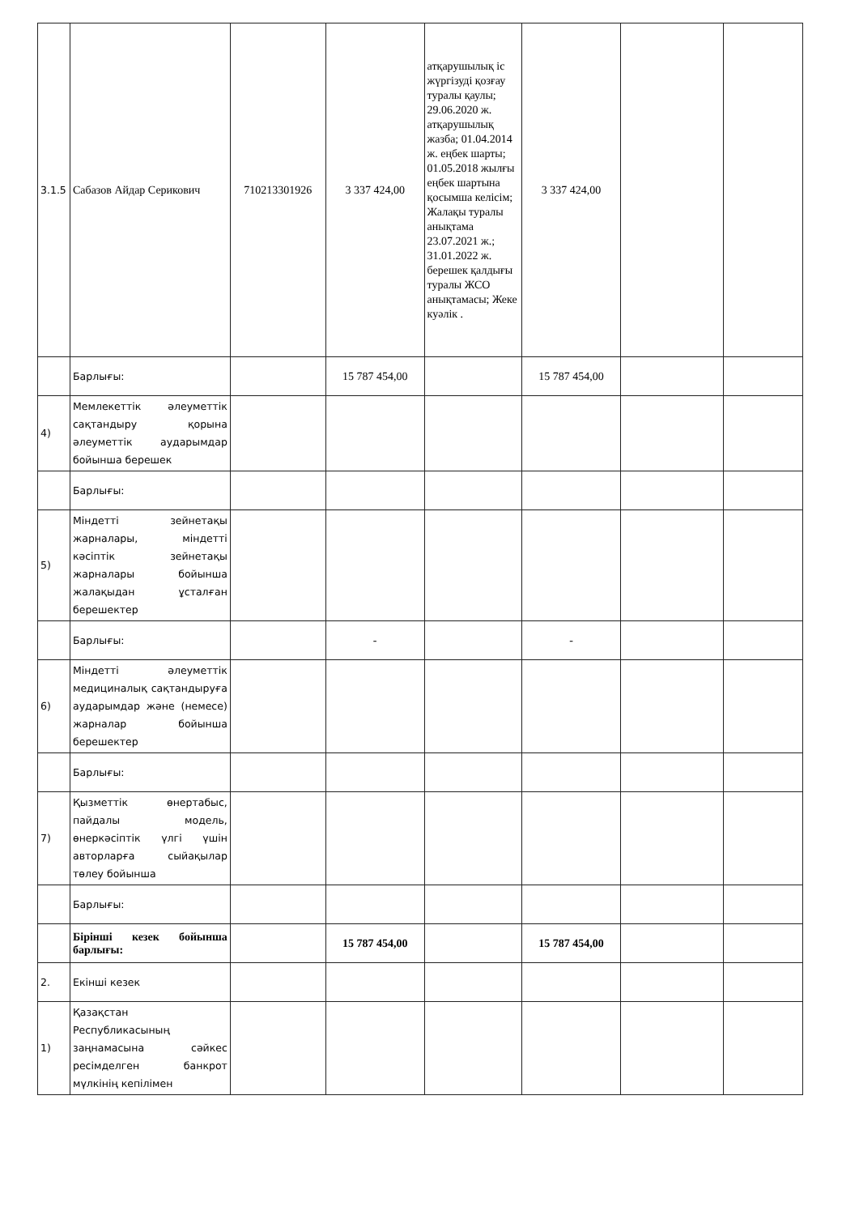| 3.1.5 | Сабазов Айдар Серикович | 710213301926 | 3 337 424,00 | атқарушылық іс жүргізуді қозғау туралы қаулы; 29.06.2020 ж. атқарушылық жазба; 01.04.2014 ж. еңбек шарты; 01.05.2018 жылғы еңбек шартына қосымша келісім; Жалақы туралы анықтама 23.07.2021 ж.; 31.01.2022 ж. берешек қалдығы туралы ЖСО анықтамасы; Жеке куәлік . | 3 337 424,00 | | |
| | Барлығы: | | 15 787 454,00 | | 15 787 454,00 | | |
| 4) | Мемлекеттік әлеуметтік сақтандыру қорына әлеуметтік аударымдар бойынша берешек | | | | | | |
| | Барлығы: | | | | | | |
| 5) | Міндетті зейнетақы жарналары, міндетті кәсіптік зейнетақы жарналары бойынша жалақыдан ұсталған берешектер | | | | | | |
| | Барлығы: | | - | | - | | |
| 6) | Міндетті әлеуметтік медициналық сақтандыруға аударымдар және (немесе) жарналар бойынша берешектер | | | | | | |
| | Барлығы: | | | | | | |
| 7) | Қызметтік өнертабыс, пайдалы модель, өнеркәсіптік үлгі үшін авторларға сыйақылар төлеу бойынша | | | | | | |
| | Барлығы: | | | | | | |
| | Бірінші кезек бойынша барлығы: | | 15 787 454,00 | | 15 787 454,00 | | |
| 2. | Екінші кезек | | | | | | |
| 1) | Қазақстан Республикасының заңнамасына сәйкес ресімделген банкрот мүлкінің кепілімен | | | | | | |